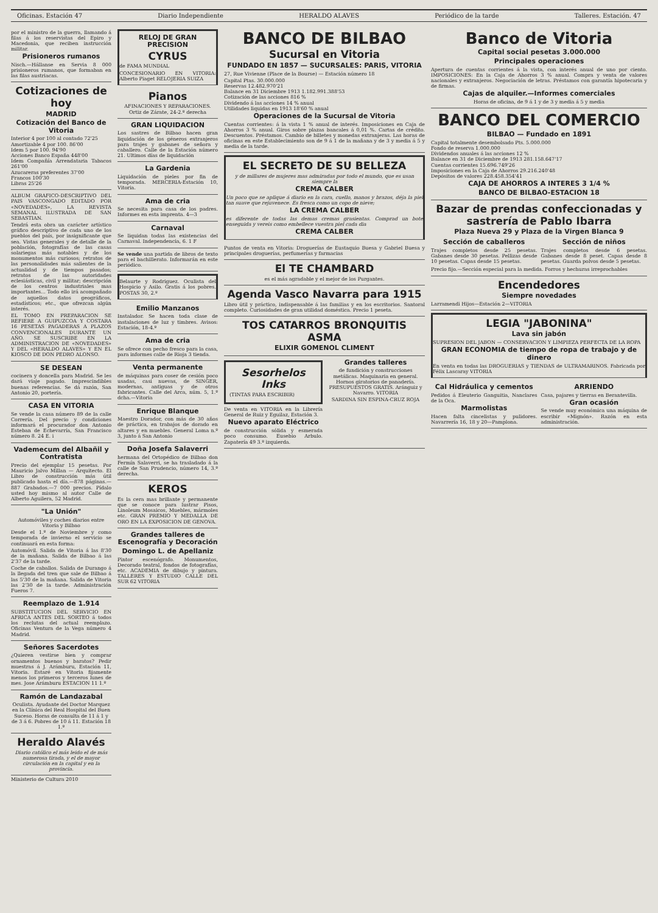Oficinas. Estación 47 Diario Independiente HERALDO ALAVES Periódico de la tarde Talleres. Estación. 47
por el ministro de la guerra, llamando á filas á los reservistas del Epiro y Macedonia, que reciben instrucción militar.
Prisioneros rumanos
Nisch.—Hállanse en Servia 8 000 prisioneros rumanos, que formaban en las filas austriacas.
Cotizaciones de hoy
MADRID
Cotización del Banco de Vitoria
Interior 4 por 100 al contado 72'25
Amortizable 4 por 100. 86'00
Idem 5 por 100. 94'90
Acciones Banco España 448'00
Idem Compañía Arrendataria Tabacos 261'00
Azucareras preferentes 37'00
Francos 100'30
Libras 25'26
ALBUM GRAFICO-DESCRIPTIVO DEL PAIS VASCONGADO EDITADO POR «NOVEDADES», LA REVISTA SEMANAL ILUSTRADA DE SAN SEBASTIAN.
Tendrá esta obra un carácter artístico gráfico descriptivo de cada uno de los pueblos del país, por insignificante que sea. Vistas generales y de detalle de la población, fotografías de las casas solariegas más notables y de los monumentos más curiosos; retratos de las personalidades más salientes de la actualidad y de tiempos pasados; retratos de las autoridades eclesiásticas, civil y militar; descripción de los centros industriales mas importantes... Todo ello irá acompañado de aquellos datos geográficos, estadísticos; etc., que ofrezcan algún interés.
EL TOMO EN PREPARACION SE REFIERE A GUIPUZCOA Y COSTARA 16 PESETAS PAGADERAS A PLAZOS CONVENCIONALES DURANTE UN AÑO. SE SUSCRIBE EN LA ADMINISTRACION DE «NOVEDADES» Y DEL «HERALDO ALAVES» Y EN EL KIOSCO DE DON PEDRO ALONSO.
SE DESEAN
cocinera y doncella para Madrid. Se les dará viaje pagado. Imprescindibles buenas referencias. Se dá razón, San Antonio 20, portería.
CASA EN VITORIA
Se vende la casa número 89 de la calle Correría. Del precio y condiciones informará el procurador don Antonio Esteban de Echevarría, San Francisco número 8. 24 E. i
Vademecum del Albañil y Contratista
Precio del ejemplar 15 pesetas. Por Mauricio Jalvo Millan — Arquitecto. El Libro de construcción más útil publicado hasta el día.—878 páginas.—887 Grabados.—7 000 precios. Pídalo usted hoy mismo al autor Calle de Alberto Aguilera, 52 Madrid.
"La Unión"
Automóviles y coches diarios entre Vitoria y Bilbao
Desde el 1.º de Noviembre y como temporada de invierno el servicio se continuará en esta forma:
Automóvil. Salida de Vitoria á las 8'30 de la mañana. Salida de Bilbao á las 2'37 de la tarde.
Coche de caballos. Salida de Durango á la llegada del tren que sale de Bilbao á las 5'30 de la mañana. Salida de Vitoria las 2'30 de la tarde. Administración Fueros 7.
Reemplazo de 1.914
SUBSTITUCION DEL SERVICIO EN AFRICA ANTES DEL SORTEO á todos los reclutas del actual reemplazo. Oficinas Ventura de la Vega número 4 Madrid.
Señores Sacerdotes
¿Quieren vestirse bien y comprar ornamentos buenos y baratos? Pedir muestras á J. Arámburu, Estación 11, Vitoria. Estaré en Vitoria fijamente menos los primeros y terceros lunes de mes. Jose Arámburu ESTACION 11 1.º
Ramón de Landazabal
Oculista. Ayudante del Doctor Marquez en la Clínica del Real Hospital del Buen Suceso. Horas de consulta de 11 á 1 y de 3 á 6. Pobres de 10 á 11. Estación 18 1.º
Heraldo Alavés
Diario católico el más leido el de más numerosa tirada, y el de mayor circulación en la capital y en la provincia.
RELOJ DE GRAN PRECISION
CYRUS
de FAMA MUNDIAL
CONCESIONARIO EN VITORIA: Alberto Piaget RELOJERIA SUIZA
Pianos
AFINACIONES Y REPARACIONES. Ortiz de Zárate, 24-2.º derecha
GRAN LIQUIDACION
Los sastres de Bilbao hacen gran liquidación de los géneros extranjeros para trajes y gabanes de señora y caballero. Calle de la Estación número 21. Ultimos días de liquidación
La Gardenia
Liquidación de pieles por fin de temporada. MERCERIA-Estación 10, Vitoria.
Ama de cria
Se necesita para casa de los padres. Informes en esta imprenta. 4—3
Carnaval
Se liquidan todas las existencias del Carnaval. Independencia, 6. 1 F
Se vende una partida de libros de texto para el bachillerato. Informarán en este periódico.
Belaurte y Rodriguez. Oculista del Hospicio y Asilo. Gratis á los pobres. POSTAS 30, 2.º
Emilio Manzanos
Instalador. Se hacen toda clase de instalaciones de luz y timbres. Avisos: Estación, 18-4.º
Ama de cria
Se ofrece con pecho fresco para la casa, para informes calle de Rioja 3 tienda.
Venta permanente
de máquinas para coser de cesión poco usadas, casi nuevas, de SINGER, modernas, antiguas y de otros fabricantes. Calle del Arca, núm. 5, 1.º dcha.—Vitoria
Enrique Blanque
Maestro Dorador, con más de 30 años de práctica, en trabajos de dorado en altares y en muebles. General Loma n.º 3, junto á San Antonio
Doña Josefa Salaverri
hermana del Ortopédico de Bilbao don Fermín Salaverri, se ha trasladado á la calle de San Prudencio, número 14, 3.º derecha.
KEROS
Es la cera mas brillante y permanente que se conoce para lustrar Pisos, Linoleum Mosaicos, Muebles, mármoles etc. GRAN PREMIO Y MEDALLA DE ORO EN LA EXPOSICION DE GENOVA.
Grandes talleres de Escenografía y Decoración
Domingo L. de Apellaniz
Pintor escenógrafo. Monumentos, Decorado teatral, fondos de fotografías, etc. ACADEMIA de dibujo y pintura. TALLERES Y ESTUDIO CALLE DEL SUR 62 VITORIA
BANCO DE BILBAO
Sucursal en Vitoria
FUNDADO EN 1857 — SUCURSALES: PARIS, VITORIA
27, Rue Vivienne (Place de la Bourse) — Estación número 18
Capital Ptas. 30.000.000
Reservas 12.482.970'21
Balance en 31 Diciembre 1913 1.182.991.388'53
Cotización de las acciones 816 %
Dividendo á las acciones 14 % anual
Utilidades liquidas en 1913 18'60 % anual
Operaciones de la Sucursal de Vitoria
Cuentas corrientes: á la vista 1 % anual de interés. Imposiciones en Caja de Ahorros 3 % anual. Giros sobre plazas bancales á 0,01 %. Cartas de crédito. Descuentos. Préstamos. Cambio de billetes y monedas extranjeras. Las horas de oficinas en este Establecimiento son de 9 á 1 de la mañana y de 3 y media á 5 y media de la tarde.
EL SECRETO DE SU BELLEZA
y de millares de mujeres mas admiradas por todo el mundo, que es usan siempre la
CREMA CALBER
Un poco que se aplique á diario en la cara, cuello, manos y brazos, déja la piel tan suave que rejuvenece. Es fresca como un copo de nieve;
LA CREMA CALBER
es diferente de todas las demas cremas grasientas. Comprad un bote enseguida y vereis como embellece vuestra piel cada dia
CREMA CALBER
Puntos de venta en Vitoria: Droguerías de Eustaquio Buesa y Gabriel Buesa y principales droguerías, perfumerías y farmacias
El TE CHAMBARD
es el más agradable y el mejor de los Purgantes.
Agenda Vasco Navarra para 1915
Libro útil y práctico, indispensable á las familias y en los escritorios. Santoral completo. Curiosidades de gran utilidad doméstica. Precio 1 peseta.
TOS CATARROS BRONQUITIS ASMA
ELIXIR GOMENOL CLIMENT
Sesorhelos Inks
(TINTAS PARA ESCRIBIR)
De venta en VITORIA en la Librería General de Ruiz y Eguilaz, Estación 3.
Nuevo aparato Eléctrico
de construcción sólida y esmerada poco consumo. Eusebio Arbulo. Zapatería 49 3.º izquierda.
Grandes talleres
de fundición y construcciones metálicas. Maquinaria en general. Hornos giratorios de panadería. PRESUPUESTOS GRATIS. Aránguiz y Navarro. VITORIA
SARDINA SIN ESPINA-CRUZ ROJA
Banco de Vitoria
Capital social pesetas 3.000.000
Principales operaciones
Apertura de cuentas corrientes á la vista, con interés anual de uno por ciento. IMPOSICIONES: En la Caja de Ahorros 3 % anual. Compra y venta de valores nacionales y extranjeros. Negociación de letras. Préstamos con garantía hipotecaria y de firmas.
Cajas de alquiler.—Informes comerciales
Horas de oficina, de 9 á 1 y de 3 y media á 5 y media
BANCO DEL COMERCIO
BILBAO — Fundado en 1891
Capital totalmente desembolsado Pts. 5.000.000
Fondo de reserva 1.000.000
Dividendos anuales á las acciones 12 %
Balance en 31 de Diciembre de 1913 281.158.647'17
Cuentas corrientes 15.696.749'26
Imposiciones en la Caja de Ahorros 29.216.240'48
Depósitos de valores 228.458.354'41
CAJA DE AHORROS A INTERES 3 1/4 %
BANCO DE BILBAO-ESTACION 18
Bazar de prendas confeccionadas y sastrería de Pablo Ibarra
Plaza Nueva 29 y Plaza de la Virgen Blanca 9
Sección de caballeros
Trajes completos desde 25 pesetas. Gabanes desde 30 pesetas. Pellizas desde 10 pesetas. Capas desde 15 pesetas.
Sección de niños
Trajes completos desde 6 pesetas. Gabanes desde 8 peset. Capas desde 8 pesetas. Guarda polvos desde 5 pesetas.
Precio fijo.—Sección especial para la medida. Forros y hechuras irreprochables
Encendedores
Siempre novedades
Larramendi Hijos—Estación 2—VITORIA
LEGIA "JABONINA"
Lava sin jabón
SUPRESION DEL JABON — CONSERVACION Y LIMPIEZA PERFECTA DE LA ROPA
GRAN ECONOMIA de tiempo de ropa de trabajo y de dinero
En venta en todas las DROGUERIAS y TIENDAS de ULTRAMARINOS. Fabricada por Félix Lascaray VITORIA
Cal Hidráulica y cementos
Pedidos á Eleuterio Ganguitia, Nanclares de la Oca.
Marmolistas
Hacen falta cincelistas y pulidores. Navarrería 16, 18 y 20—Pamplona.
ARRIENDO
Casa, pajares y tierras en Berantevilla.
Gran ocasión
Se vende muy económica una máquina de escribir «Mignón». Razón en esta administración.
Ministerio de Cultura 2010